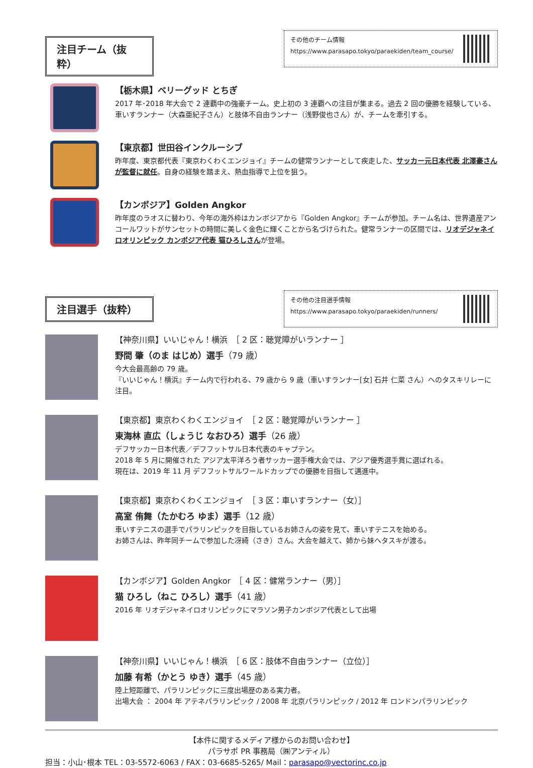注目チーム（抜粋）
その他のチーム情報
https://www.parasapo.tokyo/paraekiden/team_course/
【栃木県】ベリーグッド とちぎ
2017 年･2018 年大会で 2 連覇中の強豪チーム。史上初の 3 連覇への注目が集まる。過去 2 回の優勝を経験している、車いすランナー（大森亜紀子さん）と肢体不自由ランナー（浅野俊也さん）が、チームを牽引する。
【東京都】世田谷インクルーシブ
昨年度、東京都代表『東京わくわくエンジョイ』チームの健常ランナーとして疾走した、サッカー元日本代表 北澤豪さんが監督に就任。自身の経験を踏まえ、熱血指導で上位を狙う。
【カンボジア】Golden Angkor
昨年度のラオスに替わり、今年の海外枠はカンボジアから『Golden Angkor』チームが参加。チーム名は、世界遺産アンコールワットがサンセットの時間に美しく金色に輝くことから名づけられた。健常ランナーの区間では、リオデジャネイロオリンピック カンボジア代表 猫ひろしさんが登場。
注目選手（抜粋）
その他の注目選手情報
https://www.parasapo.tokyo/paraekiden/runners/
【神奈川県】いいじゃん！横浜　［ 2 区：聴覚障がいランナー ］
野間 肇（のま はじめ）選手（79 歳）
今大会最高齢の 79 歳。
『いいじゃん！横浜』チーム内で行われる、79 歳から 9 歳（車いすランナー[女] 石井 仁菜 さん）へのタスキリレーに注目。
【東京都】東京わくわくエンジョイ　［ 2 区：聴覚障がいランナー ］
東海林 直広（しょうじ なおひろ）選手（26 歳）
デフサッカー日本代表／デフフットサル日本代表のキャプテン。
2018 年 5 月に開催された アジア太平洋ろう者サッカー選手権大会では、アジア優秀選手賞に選ばれる。
現在は、2019 年 11 月 デフフットサルワールドカップでの優勝を目指して邁進中。
【東京都】東京わくわくエンジョイ　［ 3 区：車いすランナー（女）］
高室 侑舞（たかむろ ゆま）選手（12 歳）
車いすテニスの選手でパラリンピックを目指しているお姉さんの姿を見て、車いすテニスを始める。
お姉さんは、昨年同チームで参加した冴綺（さき）さん。大会を越えて、姉から妹へタスキが渡る。
【カンボジア】Golden Angkor　［ 4 区：健常ランナー（男）］
猫 ひろし（ねこ ひろし）選手（41 歳）
2016 年 リオデジャネイロオリンピックにマラソン男子カンボジア代表として出場
【神奈川県】いいじゃん！横浜　［ 6 区：肢体不自由ランナー（立位）］
加藤 有希（かとう ゆき）選手（45 歳）
陸上短距離で、パラリンピックに三度出場歴のある実力者。
出場大会 ： 2004 年 アテネパラリンピック / 2008 年 北京パラリンピック / 2012 年 ロンドンパラリンピック
【本件に関するメディア様からのお問い合わせ】
パラサポ PR 事務局（㈱アンティル）
担当：小山･根本 TEL：03-5572-6063 / FAX：03-6685-5265/ Mail：parasapo@vectorinc.co.jp